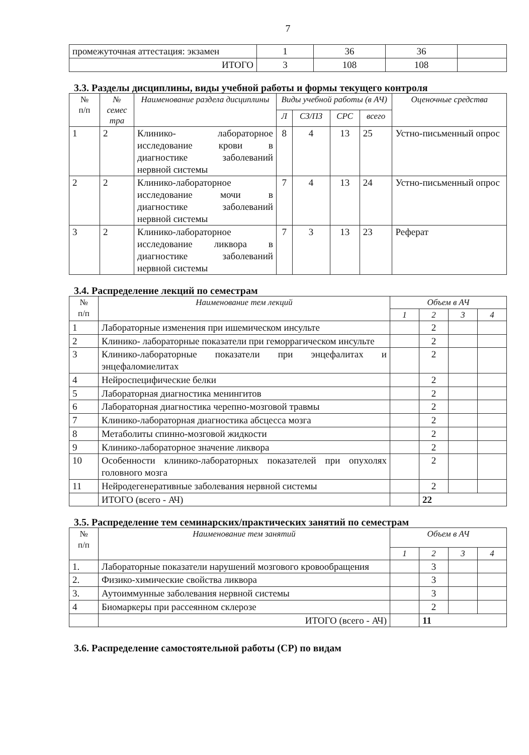7
| промежуточная аттестация: экзамен | 1 | 36 | 36 | |
| ИТОГО | 3 | 108 | 108 | |
3.3. Разделы дисциплины, виды учебной работы и формы текущего контроля
| № п/п | № семес тра | Наименование раздела дисциплины | Виды учебной работы (в АЧ) | | | | Оценочные средства |
| --- | --- | --- | --- | --- | --- | --- | --- |
| | | | Л | СЗ/ПЗ | СРС | всего | |
| 1 | 2 | Клинико- лабораторное исследование крови в диагностике заболеваний нервной системы | 8 | 4 | 13 | 25 | Устно-письменный опрос |
| 2 | 2 | Клинико-лабораторное исследование мочи в диагностике заболеваний нервной системы | 7 | 4 | 13 | 24 | Устно-письменный опрос |
| 3 | 2 | Клинико-лабораторное исследование ликвора в диагностике заболеваний нервной системы | 7 | 3 | 13 | 23 | Реферат |
3.4. Распределение лекций по семестрам
| № п/п | Наименование тем лекций | Объем в АЧ | | | |
| --- | --- | --- | --- | --- | --- |
| | | 1 | 2 | 3 | 4 |
| 1 | Лабораторные изменения при ишемическом инсульте | | 2 | | |
| 2 | Клинико- лабораторные показатели при геморрагическом инсульте | | 2 | | |
| 3 | Клинико-лабораторные показатели при энцефалитах и энцефаломиелитах | | 2 | | |
| 4 | Нейроспецифические белки | | 2 | | |
| 5 | Лабораторная диагностика менингитов | | 2 | | |
| 6 | Лабораторная диагностика черепно-мозговой травмы | | 2 | | |
| 7 | Клинико-лабораторная диагностика абсцесса мозга | | 2 | | |
| 8 | Метаболиты спинно-мозговой жидкости | | 2 | | |
| 9 | Клинико-лабораторное значение ликвора | | 2 | | |
| 10 | Особенности клинико-лабораторных показателей при опухолях головного мозга | | 2 | | |
| 11 | Нейродегенеративные заболевания нервной системы | | 2 | | |
| | ИТОГО (всего - АЧ) | | 22 | | |
3.5. Распределение тем семинарских/практических занятий по семестрам
| № п/п | Наименование тем занятий | Объем в АЧ | | | |
| --- | --- | --- | --- | --- | --- |
| | | 1 | 2 | 3 | 4 |
| 1. | Лабораторные показатели нарушений мозгового кровообращения | | 3 | | |
| 2. | Физико-химические свойства ликвора | | 3 | | |
| 3. | Аутоиммунные заболевания нервной системы | | 3 | | |
| 4 | Биомаркеры при рассеянном склерозе | | 2 | | |
| | ИТОГО (всего - АЧ) | | 11 | | |
3.6. Распределение самостоятельной работы (СР) по видам